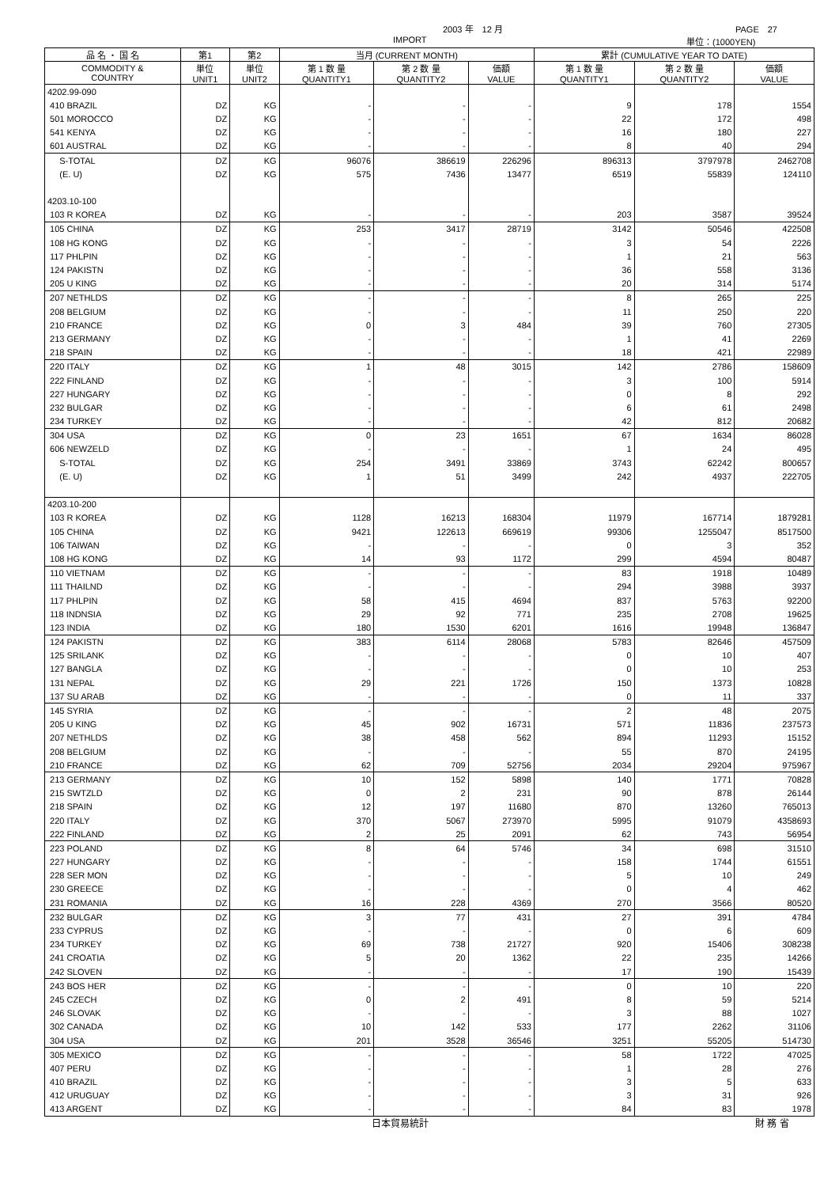2003 年　12 月 PAGE　27
IMPORT 単位：(1000YEN)
| 品 名 ・ 国 名 | 第1 | 第2 | 当月 (CURRENT MONTH) | | | 累計 (CUMULATIVE YEAR TO DATE) | | |
| --- | --- | --- | --- | --- | --- | --- | --- | --- |
| COMMODITY & COUNTRY | 単位 UNIT1 | 単位 UNIT2 | 第 1 数 量 QUANTITY1 | 第 2 数 量 QUANTITY2 | 価額 VALUE | 第 1 数 量 QUANTITY1 | 第 2 数 量 QUANTITY2 | 価額 VALUE |
| 4202.99-090 | | | | | | | | |
| 410 BRAZIL | DZ | KG | - | - | - | 9 | 178 | 1554 |
| 501 MOROCCO | DZ | KG | - | - | - | 22 | 172 | 498 |
| 541 KENYA | DZ | KG | - | - | - | 16 | 180 | 227 |
| 601 AUSTRAL | DZ | KG | - | - | - | 8 | 40 | 294 |
| S-TOTAL | DZ | KG | 96076 | 386619 | 226296 | 896313 | 3797978 | 2462708 |
| (E. U) | DZ | KG | 575 | 7436 | 13477 | 6519 | 55839 | 124110 |
| 4203.10-100 | | | | | | | | |
| 103 R KOREA | DZ | KG | - | - | - | 203 | 3587 | 39524 |
| 105 CHINA | DZ | KG | 253 | 3417 | 28719 | 3142 | 50546 | 422508 |
| 108 HG KONG | DZ | KG | - | - | - | 3 | 54 | 2226 |
| 117 PHLPIN | DZ | KG | - | - | - | 1 | 21 | 563 |
| 124 PAKISTN | DZ | KG | - | - | - | 36 | 558 | 3136 |
| 205 U KING | DZ | KG | - | - | - | 20 | 314 | 5174 |
| 207 NETHLDS | DZ | KG | - | - | - | 8 | 265 | 225 |
| 208 BELGIUM | DZ | KG | - | - | - | 11 | 250 | 220 |
| 210 FRANCE | DZ | KG | 0 | 3 | 484 | 39 | 760 | 27305 |
| 213 GERMANY | DZ | KG | - | - | - | 1 | 41 | 2269 |
| 218 SPAIN | DZ | KG | - | - | - | 18 | 421 | 22989 |
| 220 ITALY | DZ | KG | 1 | 48 | 3015 | 142 | 2786 | 158609 |
| 222 FINLAND | DZ | KG | - | - | - | 3 | 100 | 5914 |
| 227 HUNGARY | DZ | KG | - | - | - | 0 | 8 | 292 |
| 232 BULGAR | DZ | KG | - | - | - | 6 | 61 | 2498 |
| 234 TURKEY | DZ | KG | - | - | - | 42 | 812 | 20682 |
| 304 USA | DZ | KG | 0 | 23 | 1651 | 67 | 1634 | 86028 |
| 606 NEWZELD | DZ | KG | - | - | - | 1 | 24 | 495 |
| S-TOTAL | DZ | KG | 254 | 3491 | 33869 | 3743 | 62242 | 800657 |
| (E. U) | DZ | KG | 1 | 51 | 3499 | 242 | 4937 | 222705 |
| 4203.10-200 | | | | | | | | |
| 103 R KOREA | DZ | KG | 1128 | 16213 | 168304 | 11979 | 167714 | 1879281 |
| 105 CHINA | DZ | KG | 9421 | 122613 | 669619 | 99306 | 1255047 | 8517500 |
| 106 TAIWAN | DZ | KG | - | - | - | 0 | 3 | 352 |
| 108 HG KONG | DZ | KG | 14 | 93 | 1172 | 299 | 4594 | 80487 |
| 110 VIETNAM | DZ | KG | - | - | - | 83 | 1918 | 10489 |
| 111 THAILND | DZ | KG | - | - | - | 294 | 3988 | 3937 |
| 117 PHLPIN | DZ | KG | 58 | 415 | 4694 | 837 | 5763 | 92200 |
| 118 INDNSIA | DZ | KG | 29 | 92 | 771 | 235 | 2708 | 19625 |
| 123 INDIA | DZ | KG | 180 | 1530 | 6201 | 1616 | 19948 | 136847 |
| 124 PAKISTN | DZ | KG | 383 | 6114 | 28068 | 5783 | 82646 | 457509 |
| 125 SRILANK | DZ | KG | - | - | - | 0 | 10 | 407 |
| 127 BANGLA | DZ | KG | - | - | - | 0 | 10 | 253 |
| 131 NEPAL | DZ | KG | 29 | 221 | 1726 | 150 | 1373 | 10828 |
| 137 SU ARAB | DZ | KG | - | - | - | 0 | 11 | 337 |
| 145 SYRIA | DZ | KG | - | - | - | 2 | 48 | 2075 |
| 205 U KING | DZ | KG | 45 | 902 | 16731 | 571 | 11836 | 237573 |
| 207 NETHLDS | DZ | KG | 38 | 458 | 562 | 894 | 11293 | 15152 |
| 208 BELGIUM | DZ | KG | - | - | - | 55 | 870 | 24195 |
| 210 FRANCE | DZ | KG | 62 | 709 | 52756 | 2034 | 29204 | 975967 |
| 213 GERMANY | DZ | KG | 10 | 152 | 5898 | 140 | 1771 | 70828 |
| 215 SWTZLD | DZ | KG | 0 | 2 | 231 | 90 | 878 | 26144 |
| 218 SPAIN | DZ | KG | 12 | 197 | 11680 | 870 | 13260 | 765013 |
| 220 ITALY | DZ | KG | 370 | 5067 | 273970 | 5995 | 91079 | 4358693 |
| 222 FINLAND | DZ | KG | 2 | 25 | 2091 | 62 | 743 | 56954 |
| 223 POLAND | DZ | KG | 8 | 64 | 5746 | 34 | 698 | 31510 |
| 227 HUNGARY | DZ | KG | - | - | - | 158 | 1744 | 61551 |
| 228 SER MON | DZ | KG | - | - | - | 5 | 10 | 249 |
| 230 GREECE | DZ | KG | - | - | - | 0 | 4 | 462 |
| 231 ROMANIA | DZ | KG | 16 | 228 | 4369 | 270 | 3566 | 80520 |
| 232 BULGAR | DZ | KG | 3 | 77 | 431 | 27 | 391 | 4784 |
| 233 CYPRUS | DZ | KG | - | - | - | 0 | 6 | 609 |
| 234 TURKEY | DZ | KG | 69 | 738 | 21727 | 920 | 15406 | 308238 |
| 241 CROATIA | DZ | KG | 5 | 20 | 1362 | 22 | 235 | 14266 |
| 242 SLOVEN | DZ | KG | - | - | - | 17 | 190 | 15439 |
| 243 BOS HER | DZ | KG | - | - | - | 0 | 10 | 220 |
| 245 CZECH | DZ | KG | 0 | 2 | 491 | 8 | 59 | 5214 |
| 246 SLOVAK | DZ | KG | - | - | - | 3 | 88 | 1027 |
| 302 CANADA | DZ | KG | 10 | 142 | 533 | 177 | 2262 | 31106 |
| 304 USA | DZ | KG | 201 | 3528 | 36546 | 3251 | 55205 | 514730 |
| 305 MEXICO | DZ | KG | - | - | - | 58 | 1722 | 47025 |
| 407 PERU | DZ | KG | - | - | - | 1 | 28 | 276 |
| 410 BRAZIL | DZ | KG | - | - | - | 3 | 5 | 633 |
| 412 URUGUAY | DZ | KG | - | - | - | 3 | 31 | 926 |
| 413 ARGENT | DZ | KG | - | - | - | 84 | 83 | 1978 |
日本貿易統計 財 務 省